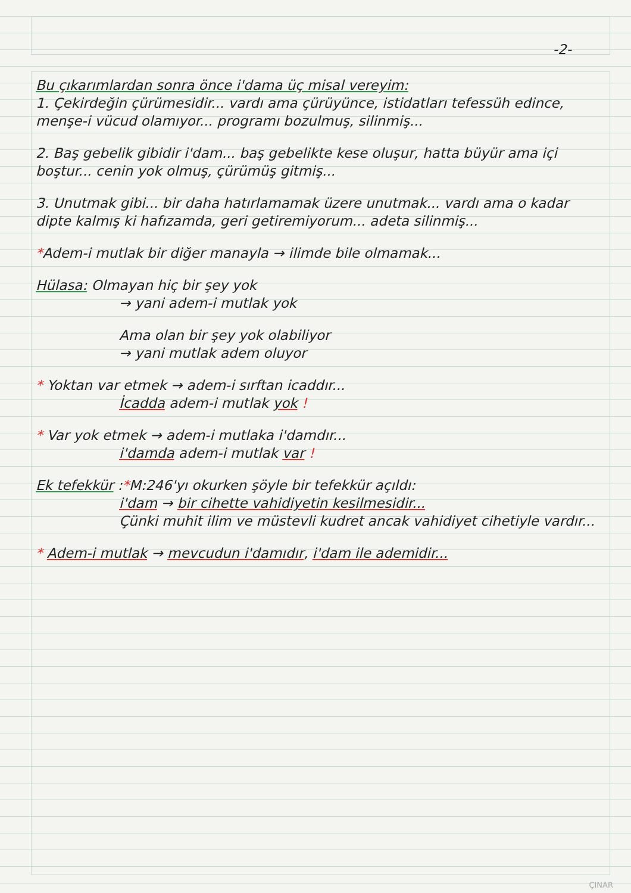-2-
Bu çıkarımlardan sonra önce i'dama üç misal vereyim:
1. Çekirdeğin çürümesidir... vardı ama çürüyünce, istidatları tefessüh edince, menşe-i vücud olamıyor... programı bozulmuş, silinmiş...
2. Baş gebelik gibidir i'dam... baş gebelikte kese oluşur, hatta büyür ama içi boştur... cenin yok olmuş, çürümüş gitmiş...
3. Unutmak gibi... bir daha hatırlamamak üzere unutmak... vardı ama o kadar dipte kalmış ki hafızamda, geri getiremiyorum... adeta silinmiş...
*Adem-i mutlak bir diğer manayla → ilimde bile olmamak...
Hülasa: Olmayan hiç bir şey yok
→ yani adem-i mutlak yok
Ama olan bir şey yok olabiliyor
→ yani mutlak adem oluyor
* Yoktan var etmek → adem-i sırftan icaddır...
İcadda adem-i mutlak yok !
* Var yok etmek → adem-i mutlaka i'damdır...
i'damda adem-i mutlak var !
Ek tefekkür :*M:246'yı okurken şöyle bir tefekkür açıldı:
i'dam → bir cihette vahidiyetin kesilmesidir...
Çünki muhit ilim ve müstevli kudret ancak vahidiyet cihetiyle vardır...
* Adem-i mutlak → mevcudun i'damıdır, i'dam ile ademidir...
ÇINAR